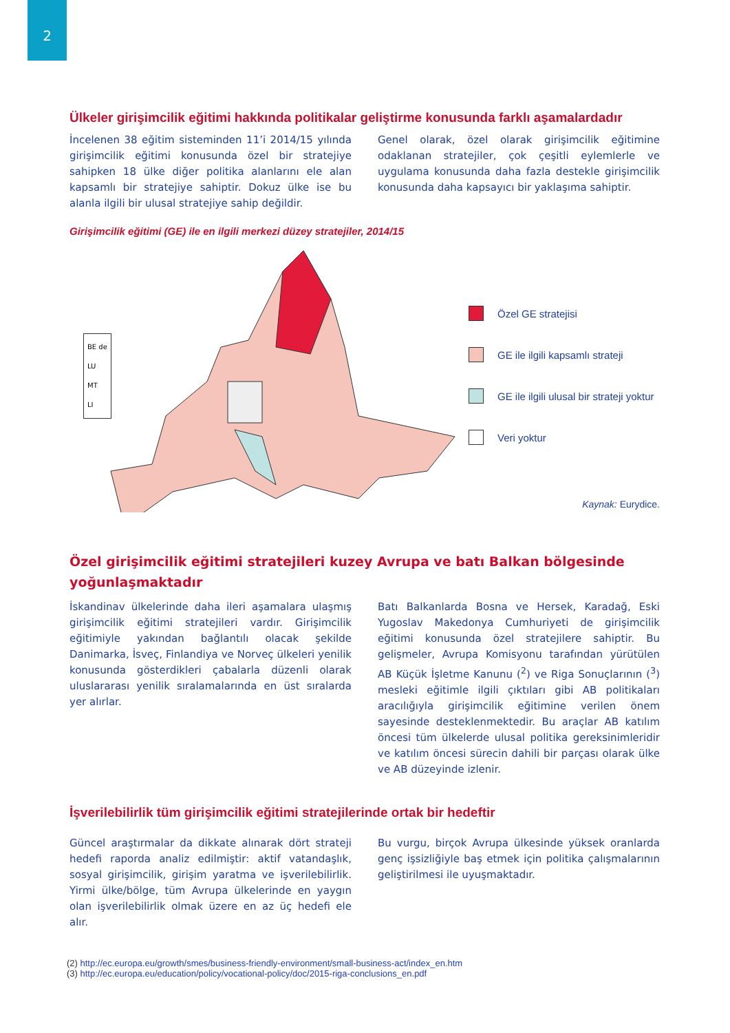2
Ülkeler girişimcilik eğitimi hakkında politikalar geliştirme konusunda farklı aşamalardadır
İncelenen 38 eğitim sisteminden 11’i 2014/15 yılında girişimcilik eğitimi konusunda özel bir stratejiye sahipken 18 ülke diğer politika alanlarını ele alan kapsamlı bir stratejiye sahiptir. Dokuz ülke ise bu alanla ilgili bir ulusal stratejiye sahip değildir.
Genel olarak, özel olarak girişimcilik eğitimine odaklanan stratejiler, çok çeşitli eylemlerle ve uygulama konusunda daha fazla destekle girişimcilik konusunda daha kapsayıcı bir yaklaşıma sahiptir.
Girişimcilik eğitimi (GE) ile en ilgili merkezi düzey stratejiler, 2014/15
BE de
LU
MT
LI
Özel GE stratejisi
GE ile ilgili kapsamlı strateji
GE ile ilgili ulusal bir strateji yoktur
Veri yoktur
Kaynak: Eurydice.
Özel girişimcilik eğitimi stratejileri kuzey Avrupa ve batı Balkan bölgesinde yoğunlaşmaktadır
İskandinav ülkelerinde daha ileri aşamalara ulaşmış girişimcilik eğitimi stratejileri vardır. Girişimcilik eğitimiyle yakından bağlantılı olacak şekilde Danimarka, İsveç, Finlandiya ve Norveç ülkeleri yenilik konusunda gösterdikleri çabalarla düzenli olarak uluslararası yenilik sıralamalarında en üst sıralarda yer alırlar.
Batı Balkanlarda Bosna ve Hersek, Karadağ, Eski Yugoslav Makedonya Cumhuriyeti de girişimcilik eğitimi konusunda özel stratejilere sahiptir. Bu gelişmeler, Avrupa Komisyonu tarafından yürütülen AB Küçük İşletme Kanunu (<sup>2</sup>) ve Riga Sonuçlarının (<sup>3</sup>) mesleki eğitimle ilgili çıktıları gibi AB politikaları aracılığıyla girişimcilik eğitimine verilen önem sayesinde desteklenmektedir. Bu araçlar AB katılım öncesi tüm ülkelerde ulusal politika gereksinimleridir ve katılım öncesi sürecin dahili bir parçası olarak ülke ve AB düzeyinde izlenir.
İşverilebilirlik tüm girişimcilik eğitimi stratejilerinde ortak bir hedeftir
Güncel araştırmalar da dikkate alınarak dört strateji hedefi raporda analiz edilmiştir: aktif vatandaşlık, sosyal girişimcilik, girişim yaratma ve işverilebilirlik. Yirmi ülke/bölge, tüm Avrupa ülkelerinde en yaygın olan işverilebilirlik olmak üzere en az üç hedefi ele alır.
Bu vurgu, birçok Avrupa ülkesinde yüksek oranlarda genç işsizliğiyle baş etmek için politika çalışmalarının geliştirilmesi ile uyuşmaktadır.
(2) http://ec.europa.eu/growth/smes/business-friendly-environment/small-business-act/index_en.htm
(3) http://ec.europa.eu/education/policy/vocational-policy/doc/2015-riga-conclusions_en.pdf